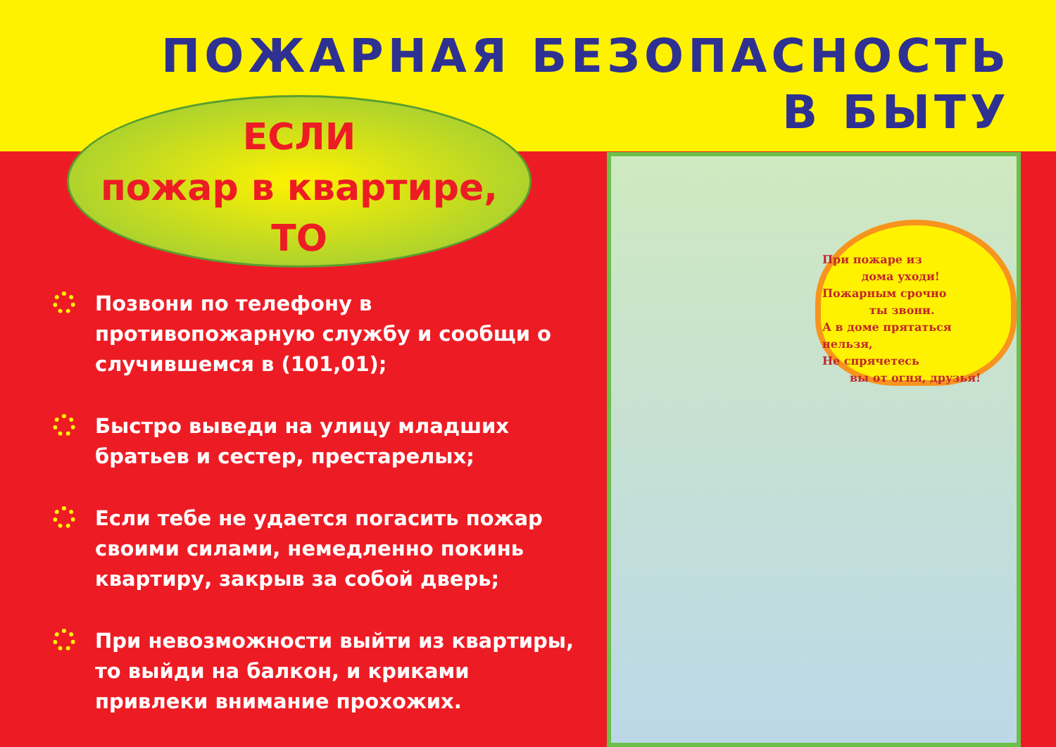ПОЖАРНАЯ БЕЗОПАСНОСТЬ
В БЫТУ
ЕСЛИ
пожар в квартире,
ТО
Позвони по телефону в противопожарную службу и сообщи о случившемся в (101,01);
Быстро выведи на улицу младших братьев и сестер, престарелых;
Если тебе не удается погасить пожар своими силами, немедленно покинь квартиру, закрыв за собой дверь;
При невозможности выйти из квартиры, то выйди на балкон, и криками привлеки внимание прохожих.
При пожаре из
дома уходи!
Пожарным срочно
ты звони.
А в доме прятаться нельзя,
Не спрячетесь
вы от огня, друзья!